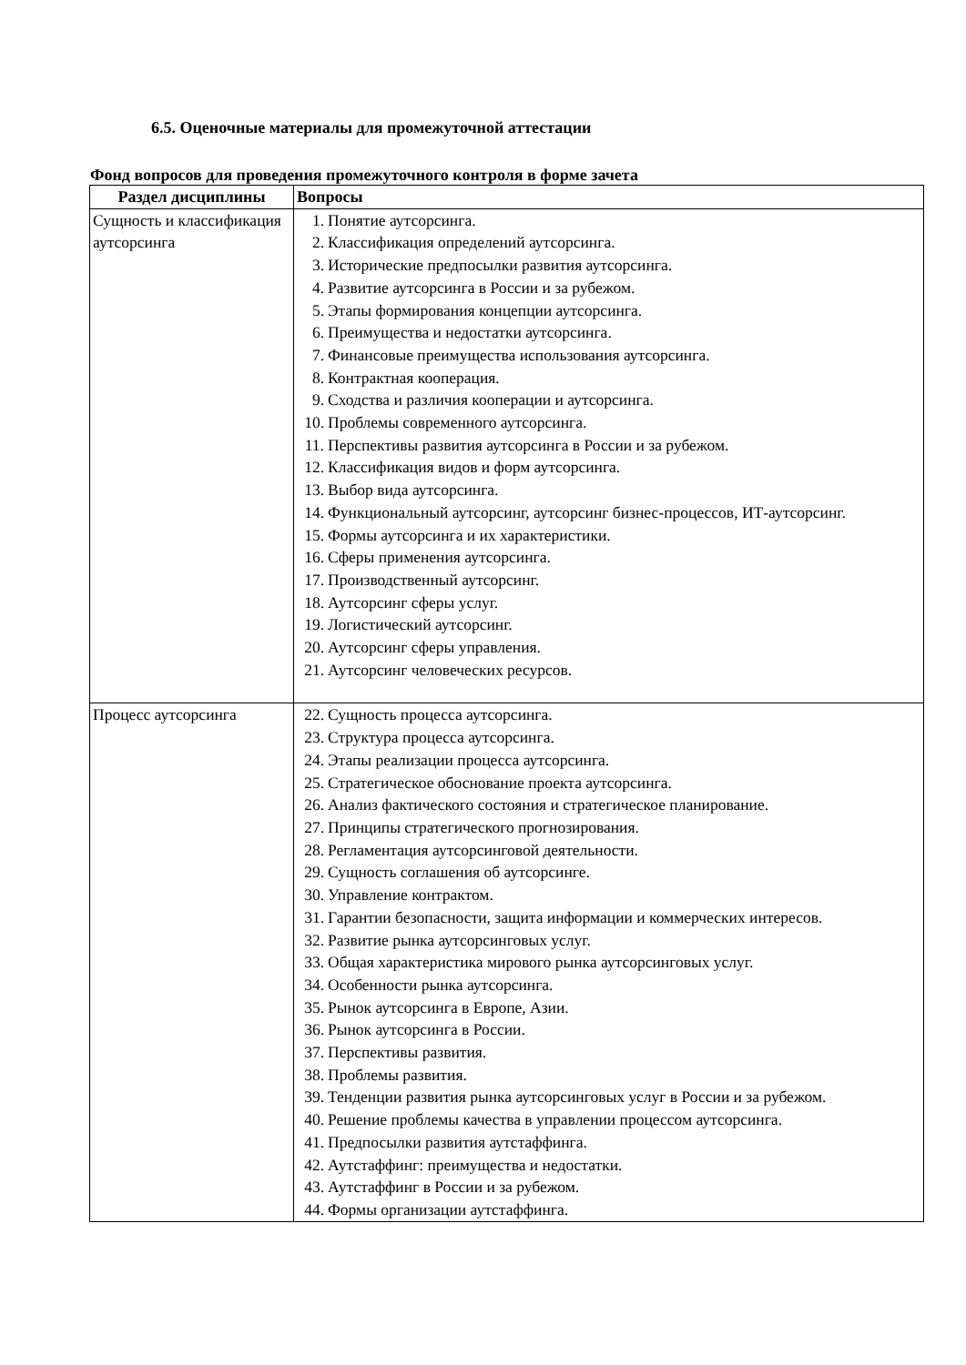6.5. Оценочные материалы для промежуточной аттестации
Фонд вопросов для проведения промежуточного контроля в форме зачета
| Раздел дисциплины | Вопросы |
| --- | --- |
| Сущность и классификация аутсорсинга | 1. Понятие аутсорсинга. 2. Классификация определений аутсорсинга. 3. Исторические предпосылки развития аутсорсинга. 4. Развитие аутсорсинга в России и за рубежом. 5. Этапы формирования концепции аутсорсинга. 6. Преимущества и недостатки аутсорсинга. 7. Финансовые преимущества использования аутсорсинга. 8. Контрактная кооперация. 9. Сходства и различия кооперации и аутсорсинга. 10. Проблемы современного аутсорсинга. 11. Перспективы развития аутсорсинга в России и за рубежом. 12. Классификация видов и форм аутсорсинга. 13. Выбор вида аутсорсинга. 14. Функциональный аутсорсинг, аутсорсинг бизнес-процессов, ИТ-аутсорсинг. 15. Формы аутсорсинга и их характеристики. 16. Сферы применения аутсорсинга. 17. Производственный аутсорсинг. 18. Аутсорсинг сферы услуг. 19. Логистический аутсорсинг. 20. Аутсорсинг сферы управления. 21. Аутсорсинг человеческих ресурсов. |
| Процесс аутсорсинга | 22. Сущность процесса аутсорсинга. 23. Структура процесса аутсорсинга. 24. Этапы реализации процесса аутсорсинга. 25. Стратегическое обоснование проекта аутсорсинга. 26. Анализ фактического состояния и стратегическое планирование. 27. Принципы стратегического прогнозирования. 28. Регламентация аутсорсинговой деятельности. 29. Сущность соглашения об аутсорсинге. 30. Управление контрактом. 31. Гарантии безопасности, защита информации и коммерческих интересов. 32. Развитие рынка аутсорсинговых услуг. 33. Общая характеристика мирового рынка аутсорсинговых услуг. 34. Особенности рынка аутсорсинга. 35. Рынок аутсорсинга в Европе, Азии. 36. Рынок аутсорсинга в России. 37. Перспективы развития. 38. Проблемы развития. 39. Тенденции развития рынка аутсорсинговых услуг в России и за рубежом. 40. Решение проблемы качества в управлении процессом аутсорсинга. 41. Предпосылки развития аутстаффинга. 42. Аутстаффинг: преимущества и недостатки. 43. Аутстаффинг в России и за рубежом. 44. Формы организации аутстаффинга. |